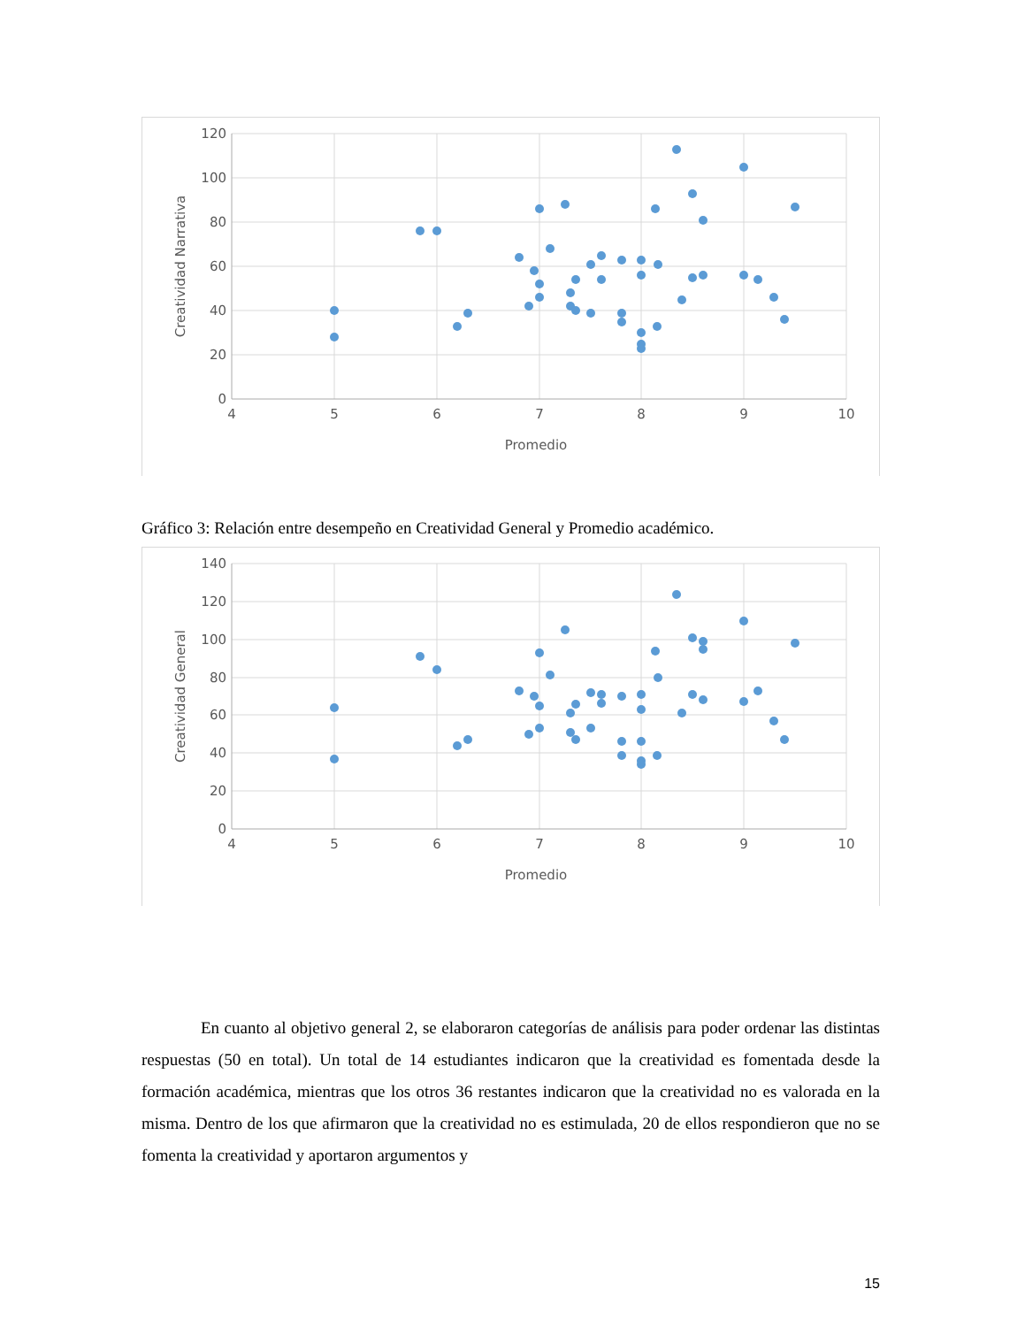120
100
80
60
40
20
0
4
5
6
7
8
9
10
Promedio
Creatividad Narrativa
Gráfico 3: Relación entre desempeño en Creatividad General y Promedio académico.
140
120
100
80
60
40
20
0
4
5
6
7
8
9
10
Promedio
Creatividad General
En cuanto al objetivo general 2, se elaboraron categorías de análisis para poder ordenar las distintas respuestas (50 en total). Un total de 14 estudiantes indicaron que la creatividad es fomentada desde la formación académica, mientras que los otros 36 restantes indicaron que la creatividad no es valorada en la misma. Dentro de los que afirmaron que la creatividad no es estimulada, 20 de ellos respondieron que no se fomenta la creatividad y aportaron argumentos y
15